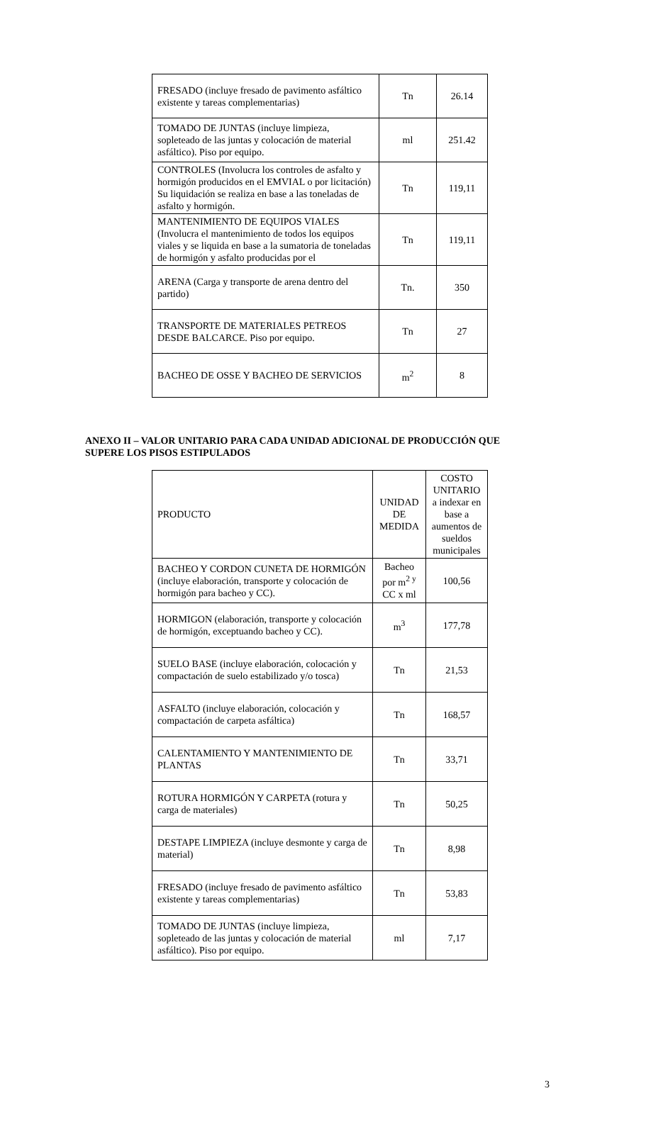| FRESADO (incluye fresado de pavimento asfáltico existente y tareas complementarias) | Tn | 26.14 |
| TOMADO DE JUNTAS (incluye limpieza, sopleteado de las juntas y colocación de material asfáltico). Piso por equipo. | ml | 251.42 |
| CONTROLES (Involucra los controles de asfalto y hormigón producidos en el EMVIAL o por licitación) Su liquidación se realiza en base a las toneladas de asfalto y hormigón. | Tn | 119,11 |
| MANTENIMIENTO DE EQUIPOS VIALES (Involucra el mantenimiento de todos los equipos viales y se liquida en base a la sumatoria de toneladas de hormigón y asfalto producidas por el | Tn | 119,11 |
| ARENA (Carga y transporte de arena dentro del partido) | Tn. | 350 |
| TRANSPORTE DE MATERIALES PETREOS DESDE BALCARCE. Piso por equipo. | Tn | 27 |
| BACHEO DE OSSE Y BACHEO DE SERVICIOS | m<sup>2</sup> | 8 |
ANEXO II – VALOR UNITARIO PARA CADA UNIDAD ADICIONAL DE PRODUCCIÓN QUE SUPERE LOS PISOS ESTIPULADOS
| PRODUCTO | UNIDAD DE MEDIDA | COSTO UNITARIO a indexar en base a aumentos de sueldos municipales |
| BACHEO Y CORDON CUNETA DE HORMIGÓN (incluye elaboración, transporte y colocación de hormigón para bacheo y CC). | Bacheo por m<sup>2 y</sup> CC x ml | 100,56 |
| HORMIGON (elaboración, transporte y colocación de hormigón, exceptuando bacheo y CC). | m<sup>3</sup> | 177,78 |
| SUELO BASE (incluye elaboración, colocación y compactación de suelo estabilizado y/o tosca) | Tn | 21,53 |
| ASFALTO (incluye elaboración, colocación y compactación de carpeta asfáltica) | Tn | 168,57 |
| CALENTAMIENTO Y MANTENIMIENTO DE PLANTAS | Tn | 33,71 |
| ROTURA HORMIGÓN Y CARPETA (rotura y carga de materiales) | Tn | 50,25 |
| DESTAPE LIMPIEZA (incluye desmonte y carga de material) | Tn | 8,98 |
| FRESADO (incluye fresado de pavimento asfáltico existente y tareas complementarias) | Tn | 53,83 |
| TOMADO DE JUNTAS (incluye limpieza, sopleteado de las juntas y colocación de material asfáltico). Piso por equipo. | ml | 7,17 |
3